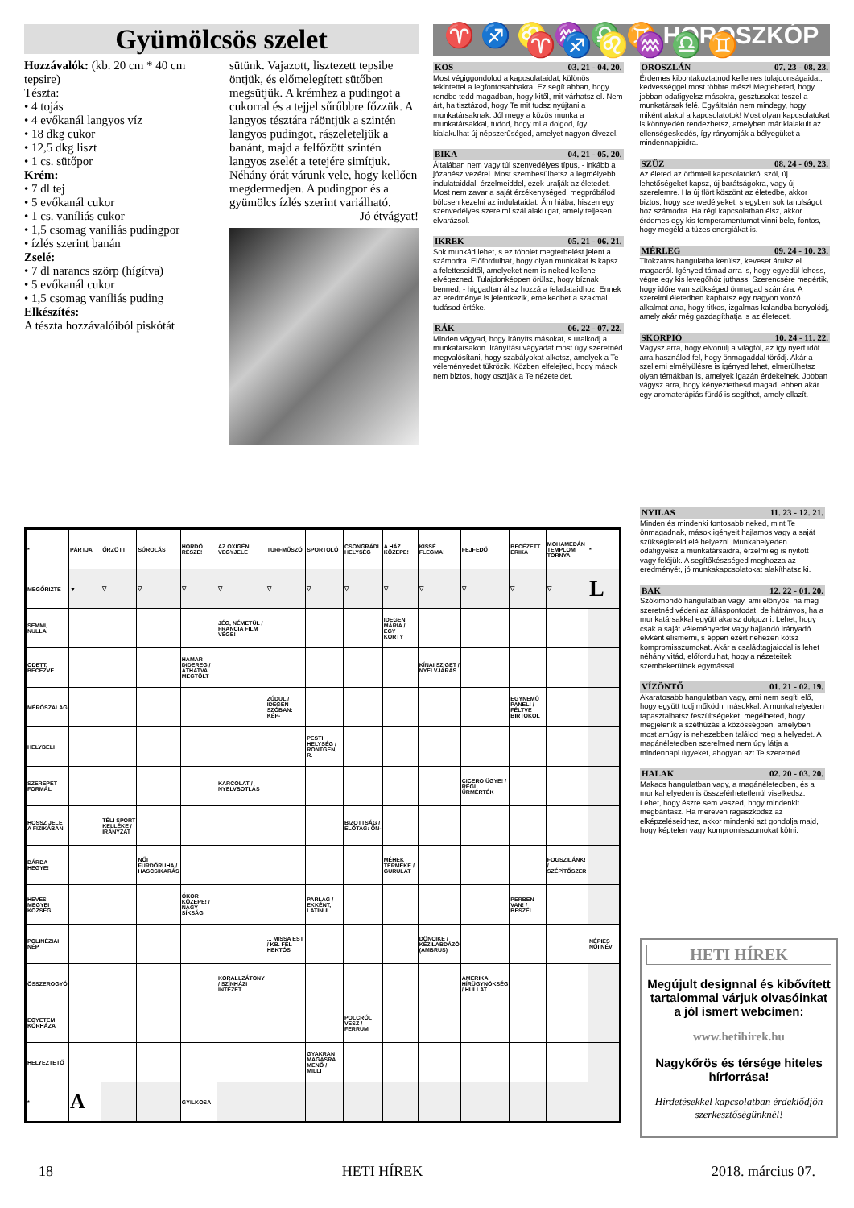Gyümölcsös szelet
Hozzávalók: (kb. 20 cm * 40 cm tepsire)
Tészta:
• 4 tojás
• 4 evőkanál langyos víz
• 18 dkg cukor
• 12,5 dkg liszt
• 1 cs. sütőpor
Krém:
• 7 dl tej
• 5 evőkanál cukor
• 1 cs. vaníliás cukor
• 1,5 csomag vaníliás pudingpor
• ízlés szerint banán
Zselé:
• 7 dl narancs szörp (hígítva)
• 5 evőkanál cukor
• 1,5 csomag vaníliás puding
Elkészítés:
A tészta hozzávalóiból piskótát
sütünk. Vajazott, lisztezett tepsibe öntjük, és előmelegített sütőben megsütjük. A krémhez a pudingot a cukorral és a tejjel sűrűbbre főzzük. A langyos tésztára ráöntjük a szintén langyos pudingot, rászeleteljük a banánt, majd a felfőzött szintén langyos zselét a tetejére simítjuk. Néhány órát várunk vele, hogy kellően megdermedjen. A pudingpor és a gyümölcs ízlés szerint variálható.
Jó étvágyat!
♈ ♐ ♌ ♒ ♎ ♊ HOROSZKÓP ♈ ♐ ♌ ♒ ♎ ♊
KOS 03. 21 - 04. 20.
Most végiggondolod a kapcsolataidat, különös tekintettel a legfontosabbakra. Ez segít abban, hogy rendbe tedd magadban, hogy kitől, mit várhatsz el. Nem árt, ha tisztázod, hogy Te mit tudsz nyújtani a munkatársaknak. Jól megy a közös munka a munkatársakkal, tudod, hogy mi a dolgod, így kialakulhat új népszerűséged, amelyet nagyon élvezel.
BIKA 04. 21 - 05. 20.
Általában nem vagy túl szenvedélyes típus, - inkább a józanész vezérel. Most szembesülhetsz a legmélyebb indulataiddal, érzelmeiddel, ezek uralják az életedet. Most nem zavar a saját érzékenységed, megpróbálod bölcsen kezelni az indulataidat. Ám hiába, hiszen egy szenvedélyes szerelmi szál alakulgat, amely teljesen elvarázsol.
IKREK 05. 21 - 06. 21.
Sok munkád lehet, s ez többlet megterhelést jelent a számodra. Előfordulhat, hogy olyan munkákat is kapsz a feletteseidtől, amelyeket nem is neked kellene elvégezned. Tulajdonképpen örülsz, hogy bíznak benned, - higgadtan állsz hozzá a feladataidhoz. Ennek az eredménye is jelentkezik, emelkedhet a szakmai tudásod értéke.
RÁK 06. 22 - 07. 22.
Minden vágyad, hogy irányíts másokat, s uralkodj a munkatársakon. Irányítási vágyadat most úgy szeretnéd megvalósítani, hogy szabályokat alkotsz, amelyek a Te véleményedet tükrözik. Közben elfelejted, hogy mások nem biztos, hogy osztják a Te nézeteidet.
OROSZLÁN 07. 23 - 08. 23.
Érdemes kibontakoztatnod kellemes tulajdonságaidat, kedvességgel most többre mész! Megteheted, hogy jobban odafigyelsz másokra, gesztusokat teszel a munkatársak felé. Egyáltalán nem mindegy, hogy miként alakul a kapcsolatotok! Most olyan kapcsolatokat is könnyedén rendezhetsz, amelyben már kialakult az ellenségeskedés, így rányomják a bélyegüket a mindennapjaidra.
SZŰZ 08. 24 - 09. 23.
Az életed az örömteli kapcsolatokról szól, új lehetőségeket kapsz, új barátságokra, vagy új szerelemre. Ha új flört köszönt az életedbe, akkor biztos, hogy szenvedélyeket, s egyben sok tanulságot hoz számodra. Ha régi kapcsolatban élsz, akkor érdemes egy kis temperamentumot vinni bele, fontos, hogy megéld a tüzes energiákat is.
MÉRLEG 09. 24 - 10. 23.
Titokzatos hangulatba kerülsz, keveset árulsz el magadról. Igényed támad arra is, hogy egyedül lehess, végre egy kis levegőhöz juthass. Szerencsére megértik, hogy időre van szükséged önmagad számára. A szerelmi életedben kaphatsz egy nagyon vonzó alkalmat arra, hogy titkos, izgalmas kalandba bonyolódj, amely akár még gazdagíthatja is az életedet.
SKORPIÓ 10. 24 - 11. 22.
Vágysz arra, hogy elvonulj a világtól, az így nyert időt arra használod fel, hogy önmagaddal törődj. Akár a szellemi elmélyülésre is igényed lehet, elmerülhetsz olyan témákban is, amelyek igazán érdekelnek. Jobban vágysz arra, hogy kényeztethesd magad, ebben akár egy aromaterápiás fürdő is segíthet, amely ellazít.
NYILAS 11. 23 - 12. 21.
Minden és mindenki fontosabb neked, mint Te önmagadnak, mások igényeit hajlamos vagy a saját szükségleteid elé helyezni. Munkahelyeden odafigyelsz a munkatársaidra, érzelmileg is nyitott vagy feléjük. A segítőkészséged meghozza az eredményét, jó munkakapcsolatokat alakíthatsz ki.
BAK 12. 22 - 01. 20.
Szókimondó hangulatban vagy, ami előnyös, ha meg szeretnéd védeni az álláspontodat, de hátrányos, ha a munkatársakkal együtt akarsz dolgozni. Lehet, hogy csak a saját véleményedet vagy hajlandó irányadó elvként elismerni, s éppen ezért nehezen kötsz kompromisszumokat. Akár a családtagjaiddal is lehet néhány vitád, előfordulhat, hogy a nézeteitek szembekerülnek egymással.
VÍZÖNTŐ 01. 21 - 02. 19.
Akaratosabb hangulatban vagy, ami nem segíti elő, hogy együtt tudj működni másokkal. A munkahelyeden tapasztalhatsz feszültségeket, megélheted, hogy megjelenik a széthúzás a közösségben, amelyben most amúgy is nehezebben találod meg a helyedet. A magánéletedben szerelmed nem úgy látja a mindennapi ügyeket, ahogyan azt Te szeretnéd.
HALAK 02. 20 - 03. 20.
Makacs hangulatban vagy, a magánéletedben, és a munkahelyeden is összeférhetetlenül viselkedsz. Lehet, hogy észre sem veszed, hogy mindenkit megbántasz. Ha mereven ragaszkodsz az elképzeléseidhez, akkor mindenki azt gondolja majd, hogy képtelen vagy kompromisszumokat kötni.
| * | PÁRTJA | ŐRZÖTT | SÚROLÁS | HORDÓ RÉSZE! | AZ OXIGÉN VEGYJELE | TURFMŰSZÓ | SPORTOLÓ | CSONGRÁDI HELYSÉG | A HÁZ KÖZEPE! | KISSÉ FLEGMA! | FEJFEDŐ | BECÉZETT ERIKA | MOHAMEDÁN TEMPLOM TORNYA | * |
| MEGŐRIZTE | ▼ | ▽ | ▽ | ▽ | ▽ | ▽ | ▽ | ▽ | ▽ | ▽ | ▽ | ▽ | ▽ | L |
| SEMMI, NULLA | | | | | JÉG, NÉMETÜL / FRANCIA FILM VÉGE! | | | | IDEGEN MÁRIA / EGY KORTY | | | | | |
| ODETT, BECÉZVE | | | | HAMAR DIDEREG / ÁTHATVA MEGTÖLT | | | | | | KÍNAI SZIGET / NYELVJÁRÁS | | | | |
| MÉRŐSZALAG | | | | | | ZÚDUL / IDEGEN SZÓBAN: KÉP- | | | | | | EGYNEMŰ PANEL! / FÉLTVE BIRTOKOL | | |
| HELYBELI | | | | | | | PESTI HELYSÉG / RÖNTGEN, R. | | | | | | | |
| SZEREPET FORMÁL | | | | | KARCOLAT / NYELVBOTLÁS | | | | | | CICERO ÜGYE! / RÉGI ŰRMÉRTÉK | | | |
| HOSSZ JELE A FIZIKÁBAN | | TÉLI SPORT KELLÉKE / IRÁNYZAT | | | | | | BIZOTTSÁG / ELŐTAG: ÖN- | | | | | | |
| DÁRDA HEGYE! | | | NŐI FÜRDŐRUHA / HASCSIKARÁS | | | | | | MÉHEK TERMÉKE / GURULAT | | | | FOGSZILÁNK! / SZÉPÍTŐSZER | |
| HEVES MEGYEI KÖZSÉG | | | | ÓKOR KÖZEPE! / NAGY SÍKSÁG | | | PARLAG / EKKÉNT, LATINUL | | | | | PERBEN VAN! / BESZÉL | | |
| POLINÉZIAI NÉP | | | | | | ... MISSA EST / KB. FÉL HEKTÓS | | | | DÖNCIKE / KÉZILABDÁZÓ (AMBRUS) | | | | NÉPIES NŐI NÉV |
| ÖSSZEROGYÓ | | | | | KORALLZÁTONY / SZÍNHÁZI INTÉZET | | | | | | AMERIKAI HÍRÜGYNÖKSÉG / HULLAT | | | |
| EGYETEM KÓRHÁZA | | | | | | | | POLCRÓL VESZ / FERRUM | | | | | | |
| HELYEZTETŐ | | | | | | | GYAKRAN MAGASRA MENŐ / MILLI | | | | | | | |
| * | A | | | GYILKOSA | | | | | | | | | | |
HETI HÍREK
Megújult designnal és kibővített tartalommal várjuk olvasóinkat a jól ismert webcímen:
www.hetihirek.hu
Nagykőrös és térsége hiteles hírforrása!
Hirdetésekkel kapcsolatban érdeklődjön szerkesztőségünknél!
18 HETI HÍREK 2018. március 07.